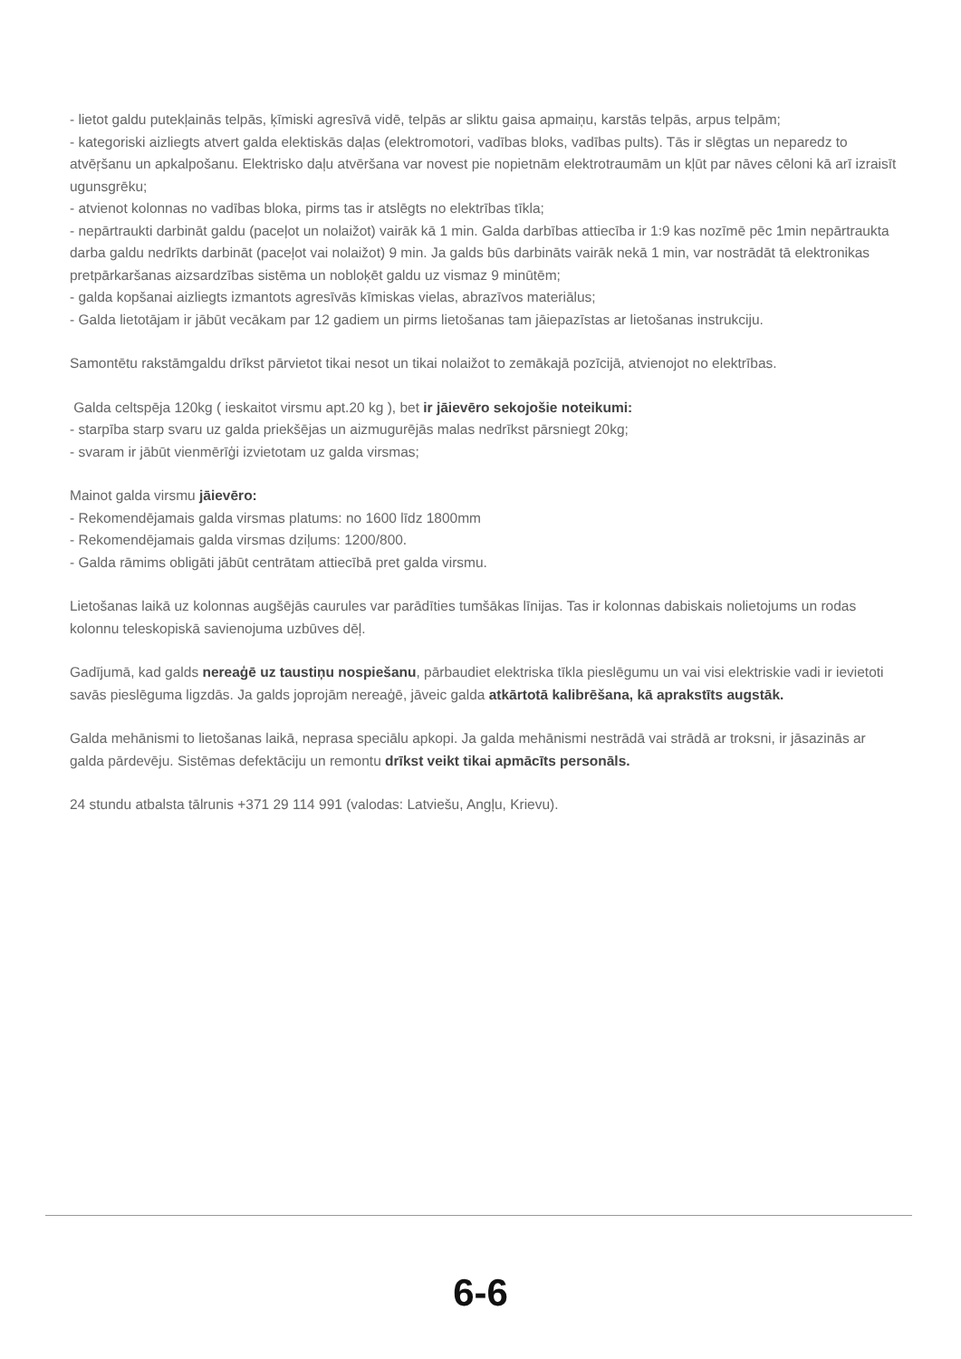- lietot galdu putekļainās telpās, ķīmiski agresīvā vidē, telpās ar sliktu gaisa apmaiņu, karstās telpās, arpus telpām;
- kategoriski aizliegts atvert galda elektiskās daļas (elektromotori, vadības bloks, vadības pults). Tās ir slēgtas un neparedz to atvēŗšanu un apkalpošanu. Elektrisko daļu atvēršana var novest pie nopietnām elektrotraumām un kļūt par nāves cēloni kā arī izraisīt ugunsgrēku;
- atvienot kolonnas no vadības bloka, pirms tas ir atslēgts no elektrības tīkla;
- nepārtraukti darbināt galdu (paceļot un nolaižot) vairāk kā 1 min. Galda darbības attiecība ir 1:9 kas nozīmē pēc 1min nepārtraukta darba galdu nedrīkts darbināt (paceļot vai nolaižot) 9 min. Ja galds būs darbināts vairāk nekā 1 min, var nostrādāt tā elektronikas pretpārkaršanas aizsardzības sistēma un nobloķēt galdu uz vismaz 9 minūtēm;
- galda kopšanai aizliegts izmantots agresīvās kīmiskas vielas, abrazīvos materiālus;
- Galda lietotājam ir jābūt vecākam par 12 gadiem un pirms lietošanas tam jāiepazīstas ar lietošanas instrukciju.
Samontētu rakstāmgaldu drīkst pārvietot tikai nesot un tikai nolaižot to zemākajā pozīcijā, atvienojot no elektrības.
Galda celtspēja 120kg ( ieskaitot virsmu apt.20 kg ), bet ir jāievēro sekojošie noteikumi:
- starpība starp svaru uz galda priekšējas un aizmugurējās malas nedrīkst pārsniegt 20kg;
- svaram ir jābūt vienmērīģi izvietotam uz galda virsmas;
Mainot galda virsmu jāievēro:
- Rekomendējamais galda virsmas platums: no 1600 līdz 1800mm
- Rekomendējamais galda virsmas dziļums: 1200/800.
- Galda rāmims obligāti jābūt centrātam attiecībā pret galda virsmu.
Lietošanas laikā uz kolonnas augšējās caurules var parādīties tumšākas līnijas. Tas ir kolonnas dabiskais nolietojums un rodas kolonnu teleskopiskā savienojuma uzbūves dēļ.
Gadījumā, kad galds nereaģē uz taustiņu nospiešanu, pārbaudiet elektriska tīkla pieslēgumu un vai visi elektriskie vadi ir ievietoti savās pieslēguma ligzdās. Ja galds joprojām nereaģē, jāveic galda atkārtotā kalibrēšana, kā aprakstīts augstāk.
Galda mehānismi to lietošanas laikā, neprasa speciālu apkopi. Ja galda mehānismi nestrādā vai strādā ar troksni, ir jāsazinās ar galda pārdevēju. Sistēmas defektāciju un remontu drīkst veikt tikai apmācīts personāls.
24 stundu atbalsta tālrunis +371 29 114 991 (valodas: Latviešu, Angļu, Krievu).
6-6